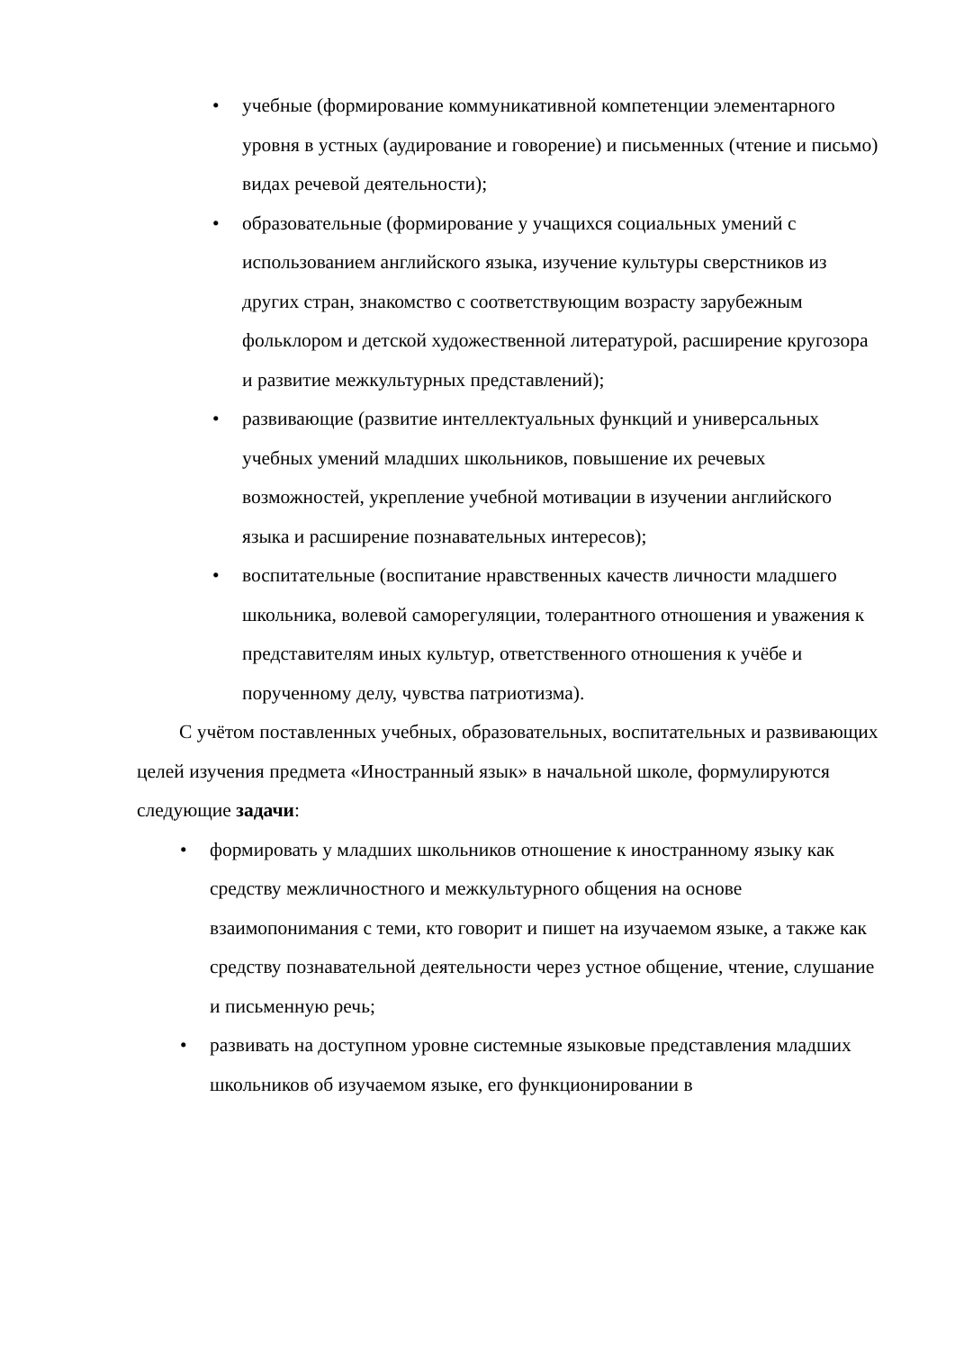• учебные (формирование коммуникативной компетенции элементарного уровня в устных (аудирование и говорение) и письменных (чтение и письмо) видах речевой деятельности);
• образовательные (формирование у учащихся социальных умений с использованием английского языка, изучение культуры сверстников из других стран, знакомство с соответствующим возрасту зарубежным фольклором и детской художественной литературой, расширение кругозора и развитие межкультурных представлений);
• развивающие (развитие интеллектуальных функций и универсальных учебных умений младших школьников, повышение их речевых возможностей, укрепление учебной мотивации в изучении английского языка и расширение познавательных интересов);
• воспитательные (воспитание нравственных качеств личности младшего школьника, волевой саморегуляции, толерантного отношения и уважения к представителям иных культур, ответственного отношения к учёбе и порученному делу, чувства патриотизма).
С учётом поставленных учебных, образовательных, воспитательных и развивающих целей изучения предмета «Иностранный язык» в начальной школе, формулируются следующие задачи:
• формировать у младших школьников отношение к иностранному языку как средству межличностного и межкультурного общения на основе взаимопонимания с теми, кто говорит и пишет на изучаемом языке, а также как средству познавательной деятельности через устное общение, чтение, слушание и письменную речь;
• развивать на доступном уровне системные языковые представления младших школьников об изучаемом языке, его функционировании в